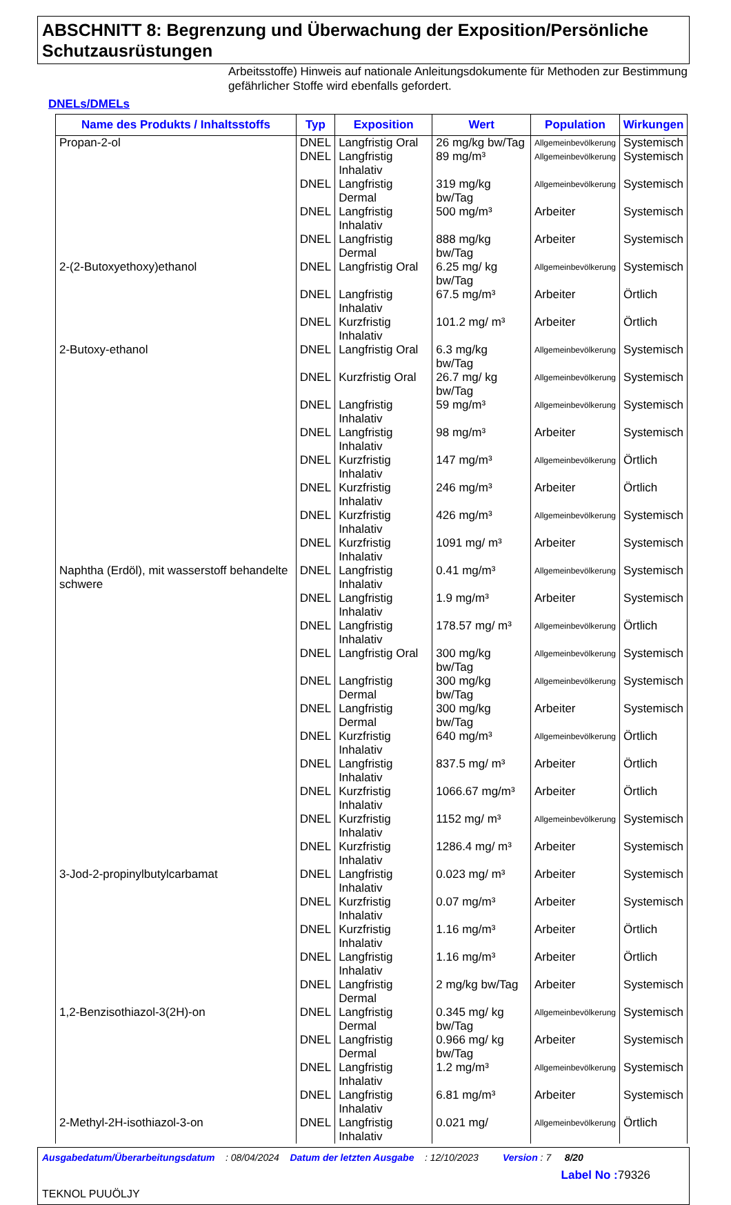ABSCHNITT 8: Begrenzung und Überwachung der Exposition/Persönliche Schutzausrüstungen
Arbeitsstoffe) Hinweis auf nationale Anleitungsdokumente für Methoden zur Bestimmung gefährlicher Stoffe wird ebenfalls gefordert.
DNELs/DMELs
| Name des Produkts / Inhaltsstoffs | Typ | Exposition | Wert | Population | Wirkungen |
| --- | --- | --- | --- | --- | --- |
| Propan-2-ol | DNEL | Langfristig Oral | 26 mg/kg bw/Tag | Allgemeinbevölkerung | Systemisch |
| | DNEL | Langfristig Inhalativ | 89 mg/m³ | Allgemeinbevölkerung | Systemisch |
| | DNEL | Langfristig Dermal | 319 mg/kg bw/Tag | Allgemeinbevölkerung | Systemisch |
| | DNEL | Langfristig Inhalativ | 500 mg/m³ | Arbeiter | Systemisch |
| | DNEL | Langfristig Dermal | 888 mg/kg bw/Tag | Arbeiter | Systemisch |
| 2-(2-Butoxyethoxy)ethanol | DNEL | Langfristig Oral | 6.25 mg/ kg bw/Tag | Allgemeinbevölkerung | Systemisch |
| | DNEL | Langfristig Inhalativ | 67.5 mg/m³ | Arbeiter | Örtlich |
| | DNEL | Kurzfristig Inhalativ | 101.2 mg/ m³ | Arbeiter | Örtlich |
| 2-Butoxy-ethanol | DNEL | Langfristig Oral | 6.3 mg/kg bw/Tag | Allgemeinbevölkerung | Systemisch |
| | DNEL | Kurzfristig Oral | 26.7 mg/ kg bw/Tag | Allgemeinbevölkerung | Systemisch |
| | DNEL | Langfristig Inhalativ | 59 mg/m³ | Allgemeinbevölkerung | Systemisch |
| | DNEL | Langfristig Inhalativ | 98 mg/m³ | Arbeiter | Systemisch |
| | DNEL | Kurzfristig Inhalativ | 147 mg/m³ | Allgemeinbevölkerung | Örtlich |
| | DNEL | Kurzfristig Inhalativ | 246 mg/m³ | Arbeiter | Örtlich |
| | DNEL | Kurzfristig Inhalativ | 426 mg/m³ | Allgemeinbevölkerung | Systemisch |
| | DNEL | Kurzfristig Inhalativ | 1091 mg/ m³ | Arbeiter | Systemisch |
| Naphtha (Erdöl), mit wasserstoff behandelte schwere | DNEL | Langfristig Inhalativ | 0.41 mg/m³ | Allgemeinbevölkerung | Systemisch |
| | DNEL | Langfristig Inhalativ | 1.9 mg/m³ | Arbeiter | Systemisch |
| | DNEL | Langfristig Inhalativ | 178.57 mg/ m³ | Allgemeinbevölkerung | Örtlich |
| | DNEL | Langfristig Oral | 300 mg/kg bw/Tag | Allgemeinbevölkerung | Systemisch |
| | DNEL | Langfristig Dermal | 300 mg/kg bw/Tag | Allgemeinbevölkerung | Systemisch |
| | DNEL | Langfristig Dermal | 300 mg/kg bw/Tag | Arbeiter | Systemisch |
| | DNEL | Kurzfristig Inhalativ | 640 mg/m³ | Allgemeinbevölkerung | Örtlich |
| | DNEL | Langfristig Inhalativ | 837.5 mg/ m³ | Arbeiter | Örtlich |
| | DNEL | Kurzfristig Inhalativ | 1066.67 mg/m³ | Arbeiter | Örtlich |
| | DNEL | Kurzfristig Inhalativ | 1152 mg/ m³ | Allgemeinbevölkerung | Systemisch |
| | DNEL | Kurzfristig Inhalativ | 1286.4 mg/ m³ | Arbeiter | Systemisch |
| 3-Jod-2-propinylbutylcarbamat | DNEL | Langfristig Inhalativ | 0.023 mg/ m³ | Arbeiter | Systemisch |
| | DNEL | Kurzfristig Inhalativ | 0.07 mg/m³ | Arbeiter | Systemisch |
| | DNEL | Kurzfristig Inhalativ | 1.16 mg/m³ | Arbeiter | Örtlich |
| | DNEL | Langfristig Inhalativ | 1.16 mg/m³ | Arbeiter | Örtlich |
| | DNEL | Langfristig Dermal | 2 mg/kg bw/Tag | Arbeiter | Systemisch |
| 1,2-Benzisothiazol-3(2H)-on | DNEL | Langfristig Dermal | 0.345 mg/ kg bw/Tag | Allgemeinbevölkerung | Systemisch |
| | DNEL | Langfristig Dermal | 0.966 mg/ kg bw/Tag | Arbeiter | Systemisch |
| | DNEL | Langfristig Inhalativ | 1.2 mg/m³ | Allgemeinbevölkerung | Systemisch |
| | DNEL | Langfristig Inhalativ | 6.81 mg/m³ | Arbeiter | Systemisch |
| 2-Methyl-2H-isothiazol-3-on | DNEL | Langfristig Inhalativ | 0.021 mg/ | Allgemeinbevölkerung | Örtlich |
Ausgabedatum/Überarbeitungsdatum : 08/04/2024 Datum der letzten Ausgabe : 12/10/2023 Version : 7 8/20
Label No : 79326
TEKNOL PUUÖLJY